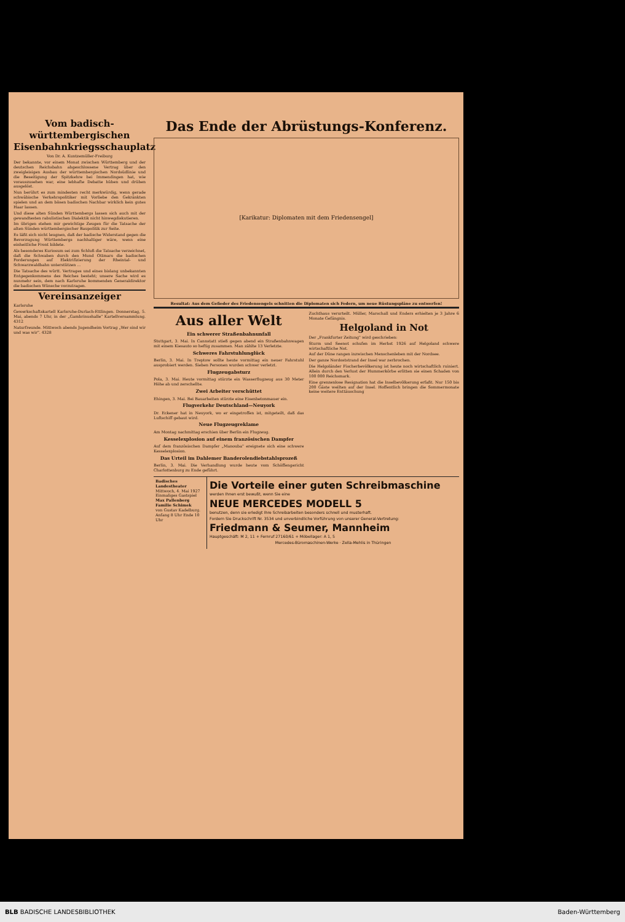Vom badisch-württembergischen Eisenbahnkriegsschauplatz
Von Dr. A. Kuntzemüller-Freiburg
Der bekannte, vor einem Monat zwischen Württemberg und der deutschen Reichsbahn abgeschlossene Vertrag über den zweigleisigen Ausbau der württembergischen Nordsüdlinie und die Beseitigung der Spitzkehre bei Immendingen hat, wie vorauszusehen war, eine lebhafte Debatte hüben und drüben ausgelöst.
Nun berührt es zum mindesten recht merkwürdig, wenn gerade schwäbische Verkehrspolitiker mit Vorliebe den Gekränkten spielen und an dem bösen badischen Nachbar wirklich kein gutes Haar lassen.
Und diese alten Sünden Württembergs lassen sich auch mit der gewandtesten rabulistischen Dialektik nicht hinwegdiskutieren.
Im übrigen stehen mir gewichtige Zeugen für die Tatsache der alten Sünden württembergischer Baupolitik zur Seite.
Es läßt sich nicht leugnen, daß der badische Widerstand gegen die Bevorzugung Württembergs nachhaltiger wäre, wenn eine einheitliche Front bildete.
Als besonderes Kuriosum sei zum Schluß die Tatsache verzeichnet, daß die Schwaben durch den Mund Ottmars die badischen Forderungen auf Elektrifizierung der Rheintal- und Schwarzwaldbahn unterstützen ...
Die Tatsache des württ. Vertrages und eines bislang unbekannten Entgegenkommens des Reiches besteht; unsere Sache wird es nunmehr sein, dem nach Karlsruhe kommenden Generaldirektor die badischen Wünsche vorzutragen.
Vereinsanzeiger
Karlsruhe
Gewerkschaftskartell Karlsruhe-Durlach-Ettlingen. Donnerstag, 5. Mai, abends 7 Uhr, in der „Gambrinushalle" Kartellversammlung. 4312
Naturfreunde. Mittwoch abends Jugendheim Vortrag „Wer sind wir und was wir". 4328
Das Ende der Abrüstungs-Konferenz.
[Karikatur: Diplomaten mit dem Friedensengel]
Resultat: Aus dem Gefieder des Friedensengels schnitten die Diplomaten sich Federn, um neue Rüstungspläne zu entwerfen!
Aus aller Welt
Ein schwerer Straßenbahnunfall
Stuttgart, 3. Mai. In Cannstatt stieß gegen abend ein Straßenbahnwagen mit einem Kiesauto so heftig zusammen. Man zählte 13 Verletzte.
Schweres Fahrstuhlunglück
Berlin, 3. Mai. In Treptow sollte heute vormittag ein neuer Fahrstuhl ausprobiert werden. Sieben Personen wurden schwer verletzt.
Flugzeugabsturz
Pola, 3. Mai. Heute vormittag stürzte ein Wasserflugzeug aus 30 Meter Höhe ab und zerschellte.
Zwei Arbeiter verschüttet
Ehingen, 3. Mai. Bei Bauarbeiten stürzte eine Eisenbetonmauer ein.
Flugverkehr Deutschland—Neuyork
Dr. Eckener hat in Neuyork, wo er eingetroffen ist, mitgeteilt, daß das Luftschiff gebaut wird.
Neue Flugzeugreklame
Am Montag nachmittag erschien über Berlin ein Flugzeug.
Kesselexplosion auf einem französischen Dampfer
Auf dem französischen Dampfer „Manouba" ereignete sich eine schwere Kesselexplosion.
Das Urteil im Dahlemer Banderolendiebstahlsprozeß
Berlin, 3. Mai. Die Verhandlung wurde heute vom Schöffengericht Charlottenburg zu Ende geführt.
Zuchthaus verurteilt. Müller, Marschall und Enders erhielten je 3 Jahre 6 Monate Gefängnis.
Helgoland in Not
Der „Frankfurter Zeitung" wird geschrieben:
Sturm und Seenot schufen im Herbst 1926 auf Helgoland schwere wirtschaftliche Not.
Auf der Düne rangen inzwischen Menschenleben mit der Nordsee.
Der ganze Nordoststrand der Insel war zerbrochen.
Die Helgoländer Fischerbevölkerung ist heute noch wirtschaftlich ruiniert. Allein durch den Verlust der Hummerkörbe erlitten sie einen Schaden von 100 000 Reichsmark.
Eine grenzenlose Resignation hat die Inselbevölkerung erfaßt. Nur 150 bis 200 Gäste weilten auf der Insel. Hoffentlich bringen die Sommermonate keine weitere Enttäuschung
Badisches Landestheater
Mittwoch, 4. Mai 1927
Einmaliges Gastspiel
Max Pallenberg
Familie Schimek
von Gustav Kadelburg.
Anfang 8 Uhr Ende 10 Uhr
Die Vorteile einer guten Schreibmaschine
werden Ihnen erst bewußt, wenn Sie eine
NEUE MERCEDES MODELL 5
benutzen, denn sie erledigt Ihre Schreibarbeiten besonders schnell und musterhaft.
Fordern Sie Druckschrift Nr. 3534 und unverbindliche Vorführung von unserer General-Vertretung:
Friedmann & Seumer, Mannheim
Hauptgeschäft: M 2, 11 + Fernruf 27160/61 + Möbellager: A 1, 5
Mercedes-Büromaschinen-Werke · Zella-Mehlis in Thüringen
BLB BADISCHE LANDESBIBLIOTHEK Baden-Württemberg